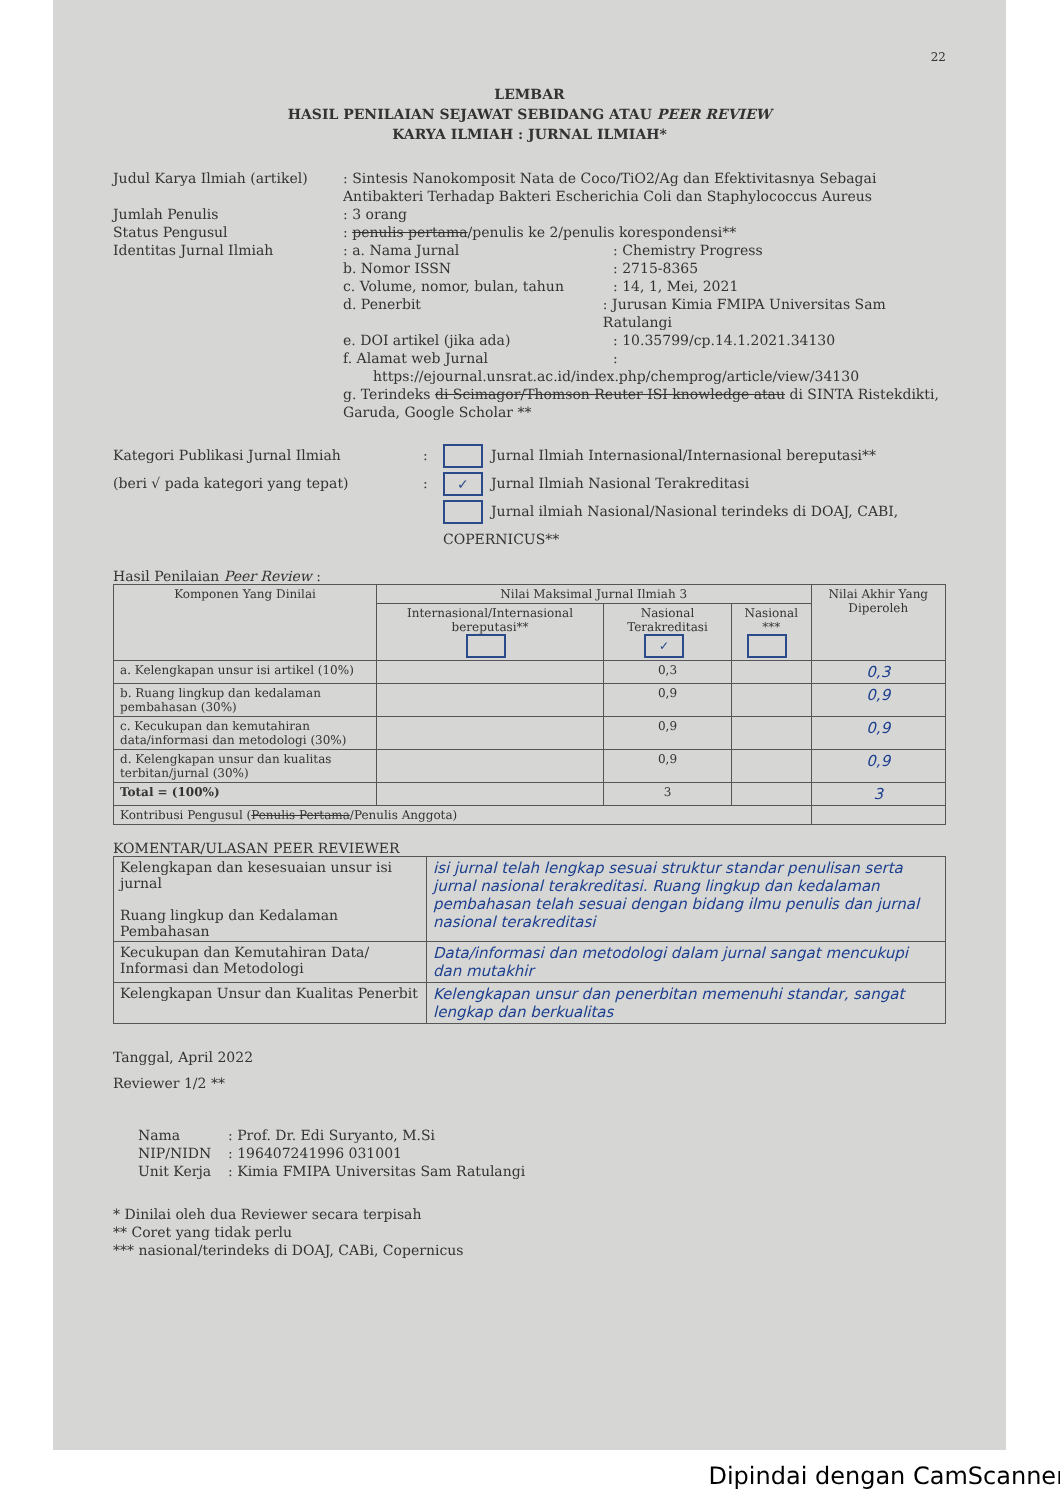22
LEMBAR
HASIL PENILAIAN SEJAWAT SEBIDANG ATAU PEER REVIEW
KARYA ILMIAH : JURNAL ILMIAH*
Judul Karya Ilmiah (artikel)
: Sintesis Nanokomposit Nata de Coco/TiO2/Ag dan Efektivitasnya Sebagai Antibakteri Terhadap Bakteri Escherichia Coli dan Staphylococcus Aureus
Jumlah Penulis : 3 orang
Status Pengusul : penulis pertama/penulis ke 2/penulis korespondensi**
Identitas Jurnal Ilmiah
: a. Nama Jurnal : Chemistry Progress
b. Nomor ISSN : 2715-8365
c. Volume, nomor, bulan, tahun : 14, 1, Mei, 2021
d. Penerbit : Jurusan Kimia FMIPA Universitas Sam Ratulangi
e. DOI artikel (jika ada) : 10.35799/cp.14.1.2021.34130
f. Alamat web Jurnal :
https://ejournal.unsrat.ac.id/index.php/chemprog/article/view/34130
g. Terindeks di Scimagor/Thomson Reuter ISI knowledge atau di SINTA Ristekdikti, Garuda, Google Scholar **
Kategori Publikasi Jurnal Ilmiah
(beri √ pada kategori yang tepat)
:
:
Jurnal Ilmiah Internasional/Internasional bereputasi**
✓ Jurnal Ilmiah Nasional Terakreditasi
Jurnal ilmiah Nasional/Nasional terindeks di DOAJ, CABI, COPERNICUS**
Hasil Penilaian Peer Review :
| Komponen Yang Dinilai | Nilai Maksimal Jurnal Ilmiah 3 | | | Nilai Akhir Yang Diperoleh |
| --- | --- | --- | --- | --- |
| | Internasional/Internasional bereputasi** | Nasional Terakreditasi ✓ | Nasional *** | |
| a. Kelengkapan unsur isi artikel (10%) | | 0,3 | | 0,3 |
| b. Ruang lingkup dan kedalaman pembahasan (30%) | | 0,9 | | 0,9 |
| c. Kecukupan dan kemutahiran data/informasi dan metodologi (30%) | | 0,9 | | 0,9 |
| d. Kelengkapan unsur dan kualitas terbitan/jurnal (30%) | | 0,9 | | 0,9 |
| Total = (100%) | | 3 | | 3 |
| Kontribusi Pengusul ( Penulis Pertama /Penulis Anggota) | | | | |
KOMENTAR/ULASAN PEER REVIEWER
| Kelengkapan dan kesesuaian unsur isi jurnal Ruang lingkup dan Kedalaman Pembahasan | isi jurnal telah lengkap sesuai struktur standar penulisan serta jurnal nasional terakreditasi. Ruang lingkup dan kedalaman pembahasan telah sesuai dengan bidang ilmu penulis dan jurnal nasional terakreditasi |
| Kecukupan dan Kemutahiran Data/ Informasi dan Metodologi | Data/informasi dan metodologi dalam jurnal sangat mencukupi dan mutakhir |
| Kelengkapan Unsur dan Kualitas Penerbit | Kelengkapan unsur dan penerbitan memenuhi standar, sangat lengkap dan berkualitas |
Tanggal, April 2022
Reviewer 1/2 **
Nama : Prof. Dr. Edi Suryanto, M.Si
NIP/NIDN : 196407241996 031001
Unit Kerja : Kimia FMIPA Universitas Sam Ratulangi
* Dinilai oleh dua Reviewer secara terpisah
** Coret yang tidak perlu
*** nasional/terindeks di DOAJ, CABi, Copernicus
Dipindai dengan CamScanner